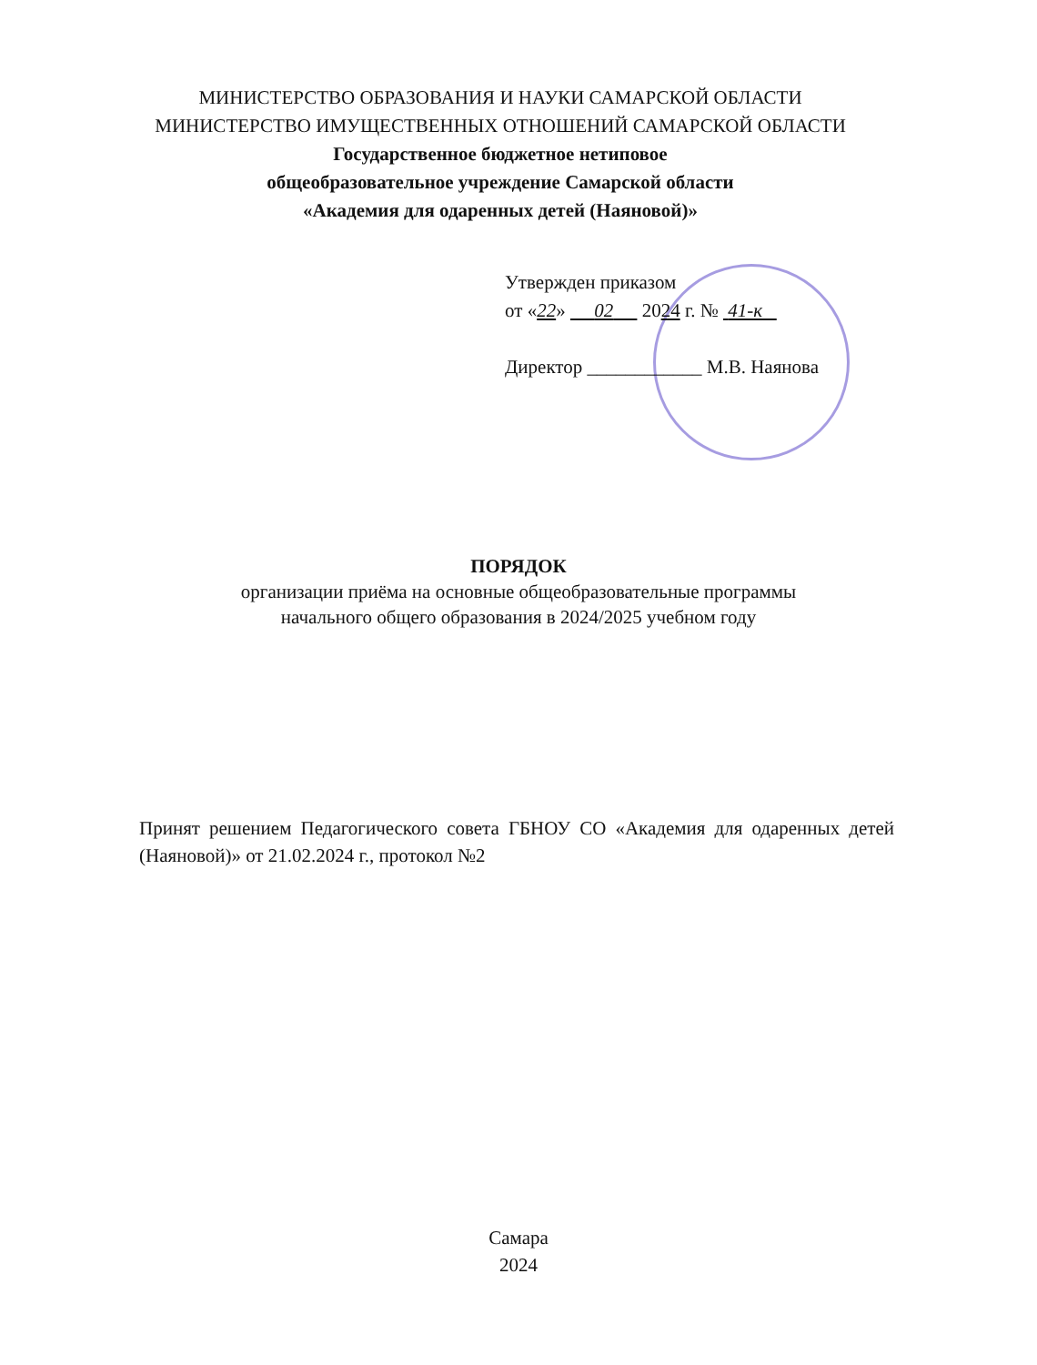МИНИСТЕРСТВО ОБРАЗОВАНИЯ И НАУКИ САМАРСКОЙ ОБЛАСТИ
МИНИСТЕРСТВО ИМУЩЕСТВЕННЫХ ОТНОШЕНИЙ САМАРСКОЙ ОБЛАСТИ
Государственное бюджетное нетиповое
общеобразовательное учреждение Самарской области
«Академия для одаренных детей (Наяновой)»
Утвержден приказом
от «22» 02 2024 г. № 41-к
Директор ____________ М.В. Наянова
ПОРЯДОК
организации приёма на основные общеобразовательные программы
начального общего образования в 2024/2025 учебном году
Принят решением Педагогического совета ГБНОУ СО «Академия для одаренных детей (Наяновой)» от 21.02.2024 г., протокол №2
Самара
2024